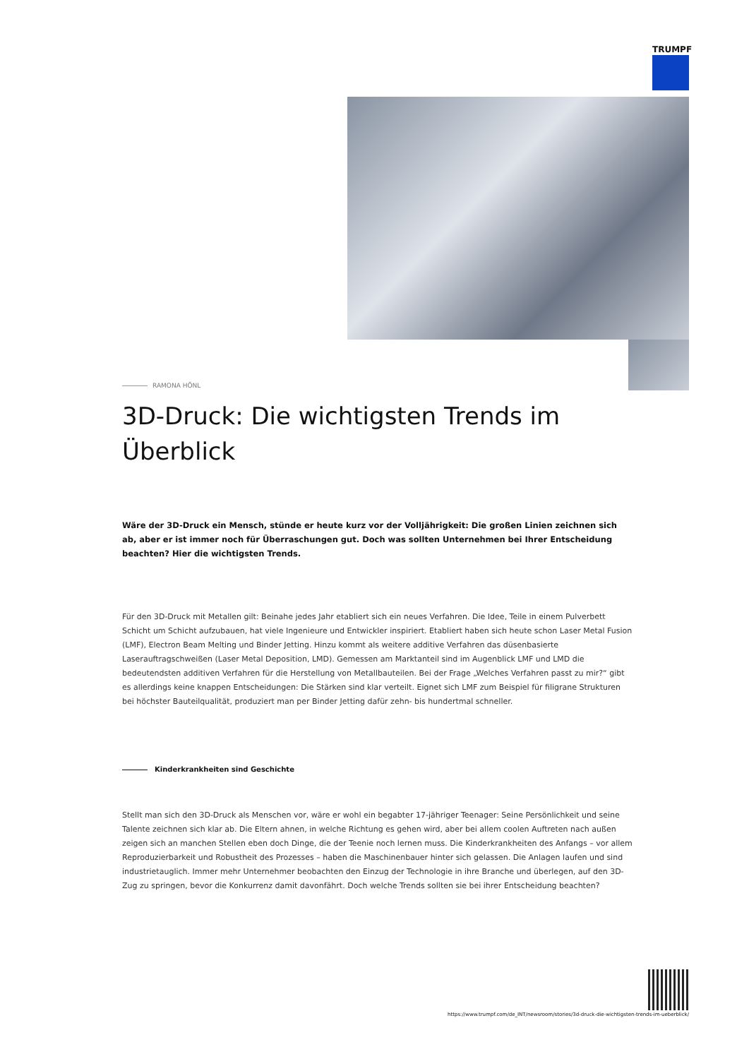TRUMPF
RAMONA HÖNL
3D-Druck: Die wichtigsten Trends im Überblick
Wäre der 3D-Druck ein Mensch, stünde er heute kurz vor der Volljährigkeit: Die großen Linien zeichnen sich ab, aber er ist immer noch für Überraschungen gut. Doch was sollten Unternehmen bei Ihrer Entscheidung beachten? Hier die wichtigsten Trends.
Für den 3D-Druck mit Metallen gilt: Beinahe jedes Jahr etabliert sich ein neues Verfahren. Die Idee, Teile in einem Pulverbett Schicht um Schicht aufzubauen, hat viele Ingenieure und Entwickler inspiriert. Etabliert haben sich heute schon Laser Metal Fusion (LMF), Electron Beam Melting und Binder Jetting. Hinzu kommt als weitere additive Verfahren das düsenbasierte Laserauftragschweißen (Laser Metal Deposition, LMD). Gemessen am Marktanteil sind im Augenblick LMF und LMD die bedeutendsten additiven Verfahren für die Herstellung von Metallbauteilen. Bei der Frage „Welches Verfahren passt zu mir?“ gibt es allerdings keine knappen Entscheidungen: Die Stärken sind klar verteilt. Eignet sich LMF zum Beispiel für filigrane Strukturen bei höchster Bauteilqualität, produziert man per Binder Jetting dafür zehn- bis hundertmal schneller.
Kinderkrankheiten sind Geschichte
Stellt man sich den 3D-Druck als Menschen vor, wäre er wohl ein begabter 17-jähriger Teenager: Seine Persönlichkeit und seine Talente zeichnen sich klar ab. Die Eltern ahnen, in welche Richtung es gehen wird, aber bei allem coolen Auftreten nach außen zeigen sich an manchen Stellen eben doch Dinge, die der Teenie noch lernen muss. Die Kinderkrankheiten des Anfangs – vor allem Reproduzierbarkeit und Robustheit des Prozesses – haben die Maschinenbauer hinter sich gelassen. Die Anlagen laufen und sind industrietauglich. Immer mehr Unternehmer beobachten den Einzug der Technologie in ihre Branche und überlegen, auf den 3D-Zug zu springen, bevor die Konkurrenz damit davonfährt. Doch welche Trends sollten sie bei ihrer Entscheidung beachten?
https://www.trumpf.com/de_INT/newsroom/stories/3d-druck-die-wichtigsten-trends-im-ueberblick/